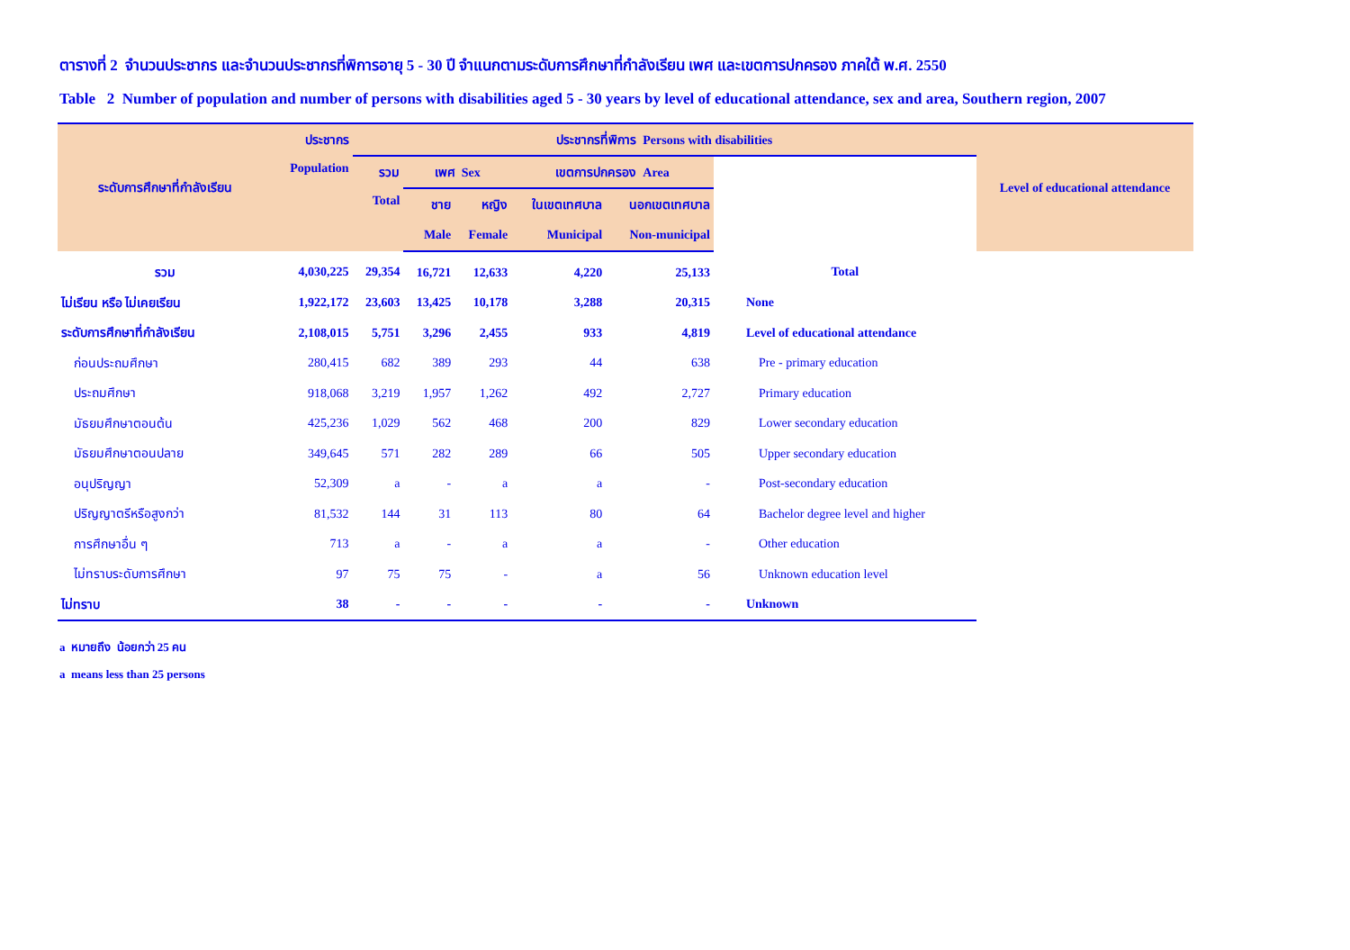ตารางที่ 2 จำนวนประชากร และจำนวนประชากรที่พิการอายุ 5 - 30 ปี จำแนกตามระดับการศึกษาที่กำลังเรียน เพศ และเขตการปกครอง ภาคใต้ พ.ศ. 2550
Table 2 Number of population and number of persons with disabilities aged 5 - 30 years by level of educational attendance, sex and area, Southern region, 2007
| ระดับการศึกษาที่กำลังเรียน | ประชากร | ประชากรที่พิการ Persons with disabilities | | | | | | Level of educational attendance |
| --- | --- | --- | --- | --- | --- | --- | --- | --- |
| | Population | รวม | เพศ Sex | | เขตการปกครอง Area | | | |
| | | Total | ชาย | หญิง | ในเขตเทศบาล | นอกเขตเทศบาล | | |
| | | | Male | Female | Municipal | Non-municipal | | |
| รวม | 4,030,225 | 29,354 | 16,721 | 12,633 | 4,220 | 25,133 | Total | |
| ไม่เรียน หรือ ไม่เคยเรียน | 1,922,172 | 23,603 | 13,425 | 10,178 | 3,288 | 20,315 | None | |
| ระดับการศึกษาที่กำลังเรียน | 2,108,015 | 5,751 | 3,296 | 2,455 | 933 | 4,819 | Level of educational attendance | |
| ก่อนประถมศึกษา | 280,415 | 682 | 389 | 293 | 44 | 638 | Pre - primary education | |
| ประถมศึกษา | 918,068 | 3,219 | 1,957 | 1,262 | 492 | 2,727 | Primary education | |
| มัธยมศึกษาตอนต้น | 425,236 | 1,029 | 562 | 468 | 200 | 829 | Lower secondary education | |
| มัธยมศึกษาตอนปลาย | 349,645 | 571 | 282 | 289 | 66 | 505 | Upper secondary education | |
| อนุปริญญา | 52,309 | a | - | a | a | - | Post-secondary education | |
| ปริญญาตรีหรือสูงกว่า | 81,532 | 144 | 31 | 113 | 80 | 64 | Bachelor degree level and higher | |
| การศึกษาอื่น ๆ | 713 | a | - | a | a | - | Other education | |
| ไม่ทราบระดับการศึกษา | 97 | 75 | 75 | - | a | 56 | Unknown education level | |
| ไม่ทราบ | 38 | - | - | - | - | - | Unknown | |
a หมายถึง น้อยกว่า 25 คน
a means less than 25 persons